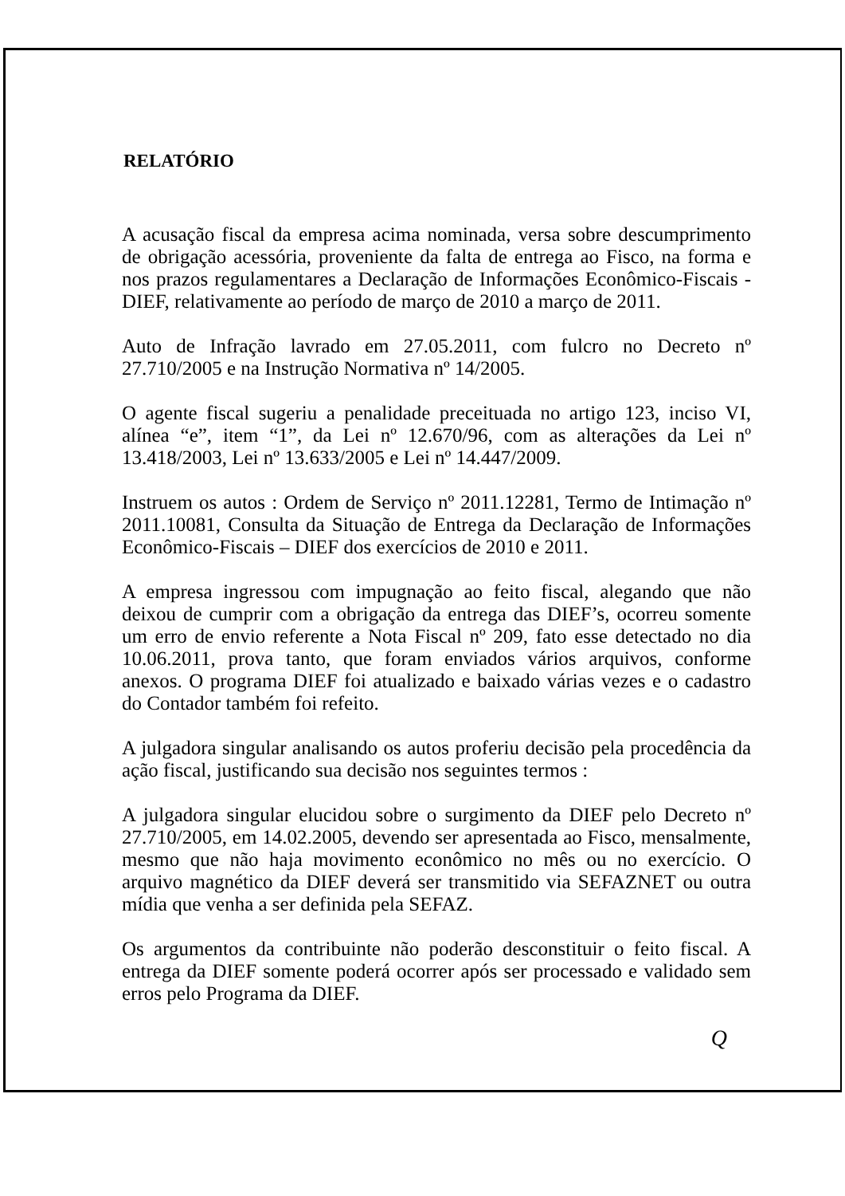RELATÓRIO
A acusação fiscal da empresa acima nominada, versa sobre descumprimento de obrigação acessória, proveniente da falta de entrega ao Fisco, na forma e nos prazos regulamentares a Declaração de Informações Econômico-Fiscais - DIEF, relativamente ao período de março de 2010 a março de 2011.
Auto de Infração lavrado em 27.05.2011, com fulcro no Decreto nº 27.710/2005 e na Instrução Normativa nº 14/2005.
O agente fiscal sugeriu a penalidade preceituada no artigo 123, inciso VI, alínea “e”, item “1”, da Lei nº 12.670/96, com as alterações da Lei nº 13.418/2003, Lei nº 13.633/2005 e Lei nº 14.447/2009.
Instruem os autos : Ordem de Serviço nº 2011.12281, Termo de Intimação nº 2011.10081, Consulta da Situação de Entrega da Declaração de Informações Econômico-Fiscais – DIEF dos exercícios de 2010 e 2011.
A empresa ingressou com impugnação ao feito fiscal, alegando que não deixou de cumprir com a obrigação da entrega das DIEF’s, ocorreu somente um erro de envio referente a Nota Fiscal nº 209, fato esse detectado no dia 10.06.2011, prova tanto, que foram enviados vários arquivos, conforme anexos. O programa DIEF foi atualizado e baixado várias vezes e o cadastro do Contador também foi refeito.
A julgadora singular analisando os autos proferiu decisão pela procedência da ação fiscal, justificando sua decisão nos seguintes termos :
A julgadora singular elucidou sobre o surgimento da DIEF pelo Decreto nº 27.710/2005, em 14.02.2005, devendo ser apresentada ao Fisco, mensalmente, mesmo que não haja movimento econômico no mês ou no exercício. O arquivo magnético da DIEF deverá ser transmitido via SEFAZNET ou outra mídia que venha a ser definida pela SEFAZ.
Os argumentos da contribuinte não poderão desconstituir o feito fiscal. A entrega da DIEF somente poderá ocorrer após ser processado e validado sem erros pelo Programa da DIEF.
Q